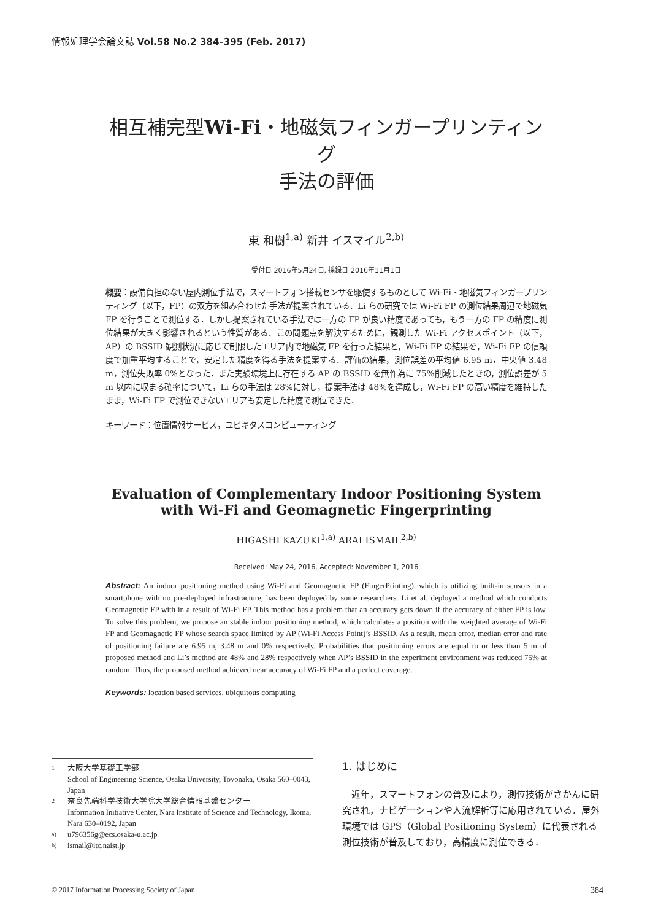情報処理学会論文誌 Vol.58 No.2 384–395 (Feb. 2017)
相互補完型Wi-Fi・地磁気フィンガープリンティング
手法の評価
東 和樹<sup>1,a)</sup> 新井 イスマイル<sup>2,b)</sup>
受付日 2016年5月24日, 採録日 2016年11月1日
概要：設備負担のない屋内測位手法で，スマートフォン搭載センサを駆使するものとして Wi-Fi・地磁気フィンガープリンティング（以下，FP）の双方を組み合わせた手法が提案されている．Li らの研究では Wi-Fi FP の測位結果周辺で地磁気 FP を行うことで測位する．しかし提案されている手法では一方の FP が良い精度であっても，もう一方の FP の精度に測位結果が大きく影響されるという性質がある．この問題点を解決するために，観測した Wi-Fi アクセスポイント（以下，AP）の BSSID 観測状況に応じて制限したエリア内で地磁気 FP を行った結果と，Wi-Fi FP の結果を，Wi-Fi FP の信頼度で加重平均することで，安定した精度を得る手法を提案する．評価の結果，測位誤差の平均値 6.95 m，中央値 3.48 m，測位失敗率 0%となった．また実験環境上に存在する AP の BSSID を無作為に 75%削減したときの，測位誤差が 5 m 以内に収まる確率について，Li らの手法は 28%に対し，提案手法は 48%を達成し，Wi-Fi FP の高い精度を維持したまま，Wi-Fi FP で測位できないエリアも安定した精度で測位できた．
キーワード：位置情報サービス，ユビキタスコンピューティング
Evaluation of Complementary Indoor Positioning System with Wi-Fi and Geomagnetic Fingerprinting
HIGASHI KAZUKI<sup>1,a)</sup> ARAI ISMAIL<sup>2,b)</sup>
Received: May 24, 2016, Accepted: November 1, 2016
Abstract: An indoor positioning method using Wi-Fi and Geomagnetic FP (FingerPrinting), which is utilizing built-in sensors in a smartphone with no pre-deployed infrastracture, has been deployed by some researchers. Li et al. deployed a method which conducts Geomagnetic FP with in a result of Wi-Fi FP. This method has a problem that an accuracy gets down if the accuracy of either FP is low. To solve this problem, we propose an stable indoor positioning method, which calculates a position with the weighted average of Wi-Fi FP and Geomagnetic FP whose search space limited by AP (Wi-Fi Access Point)’s BSSID. As a result, mean error, median error and rate of positioning failure are 6.95 m, 3.48 m and 0% respectively. Probabilities that positioning errors are equal to or less than 5 m of proposed method and Li’s method are 48% and 28% respectively when AP’s BSSID in the experiment environment was reduced 75% at random. Thus, the proposed method achieved near accuracy of Wi-Fi FP and a perfect coverage.
Keywords: location based services, ubiquitous computing
1
大阪大学基礎工学部
School of Engineering Science, Osaka University, Toyonaka, Osaka 560–0043, Japan
2
奈良先端科学技術大学院大学総合情報基盤センター
Information Initiative Center, Nara Institute of Science and Technology, Ikoma, Nara 630–0192, Japan
a)
u796356g@ecs.osaka-u.ac.jp
b)
ismail@itc.naist.jp
1. はじめに
近年，スマートフォンの普及により，測位技術がさかんに研究され，ナビゲーションや人流解析等に応用されている．屋外環境では GPS（Global Positioning System）に代表される測位技術が普及しており，高精度に測位できる．
© 2017 Information Processing Society of Japan 384